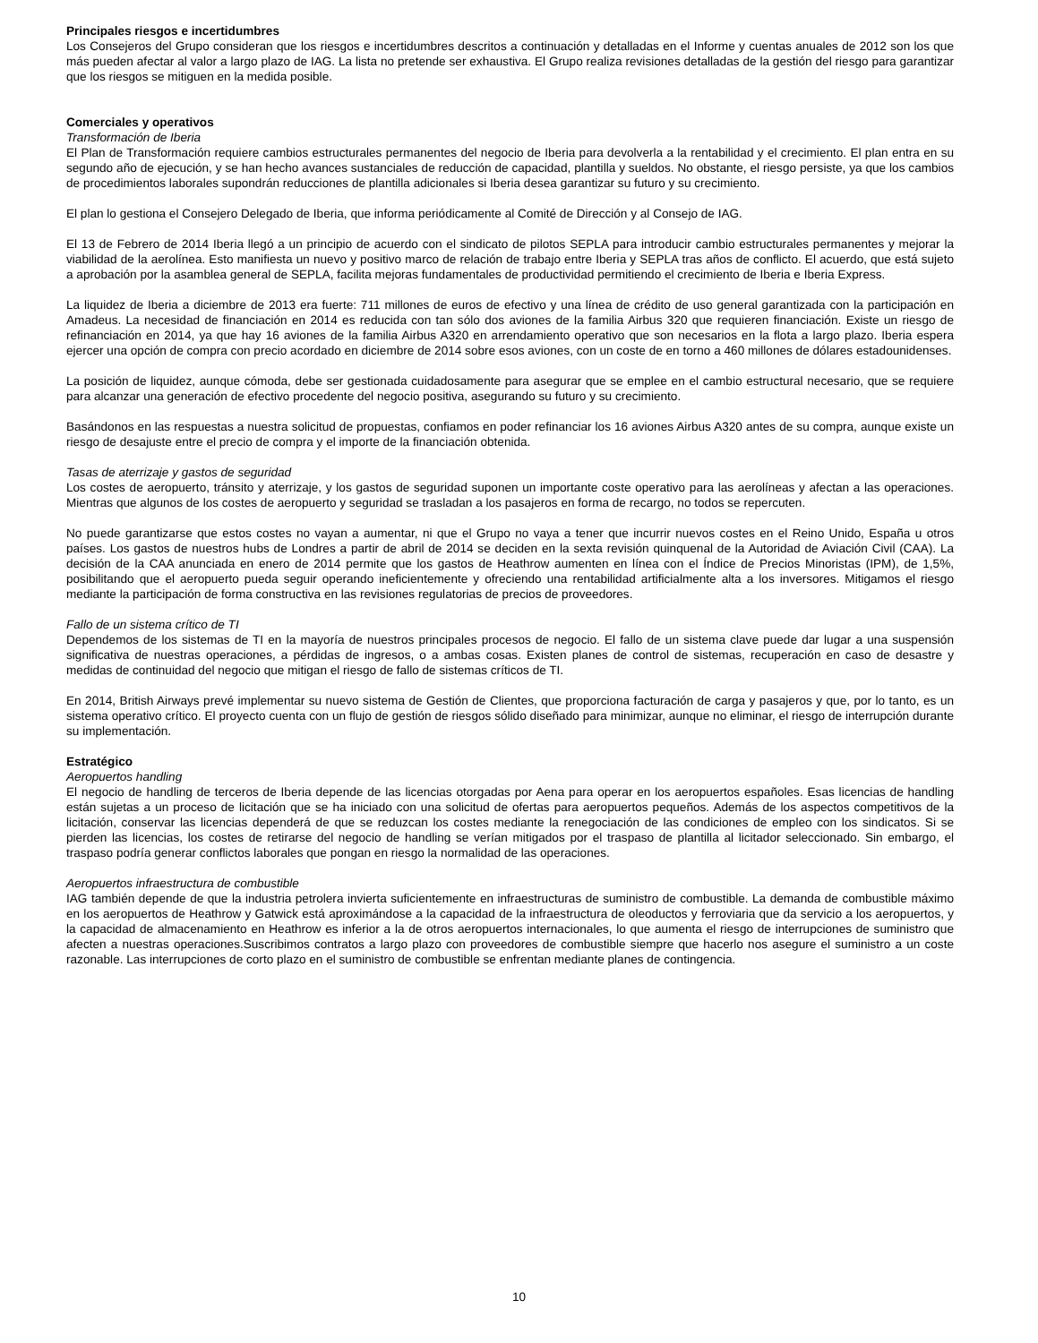Principales riesgos e incertidumbres
Los Consejeros del Grupo consideran que los riesgos e incertidumbres descritos a continuación y detalladas en el Informe y cuentas anuales de 2012 son los que más pueden afectar al valor a largo plazo de IAG. La lista no pretende ser exhaustiva. El Grupo realiza revisiones detalladas de la gestión del riesgo para garantizar que los riesgos se mitiguen en la medida posible.
Comerciales y operativos
Transformación de Iberia
El Plan de Transformación requiere cambios estructurales permanentes del negocio de Iberia para devolverla a la rentabilidad y el crecimiento. El plan entra en su segundo año de ejecución, y se han hecho avances sustanciales de reducción de capacidad, plantilla y sueldos. No obstante, el riesgo persiste, ya que los cambios de procedimientos laborales supondrán reducciones de plantilla adicionales si Iberia desea garantizar su futuro y su crecimiento.
El plan lo gestiona el Consejero Delegado de Iberia, que informa periódicamente al Comité de Dirección y al Consejo de IAG.
El 13 de Febrero de 2014 Iberia llegó a un principio de acuerdo con el sindicato de pilotos SEPLA para introducir cambio estructurales permanentes y mejorar la viabilidad de la aerolínea. Esto manifiesta un nuevo y positivo marco de relación de trabajo entre Iberia y SEPLA tras años de conflicto. El acuerdo, que está sujeto a aprobación por la asamblea general de SEPLA, facilita mejoras fundamentales de productividad permitiendo el crecimiento de Iberia e Iberia Express.
La liquidez de Iberia a diciembre de 2013 era fuerte: 711 millones de euros de efectivo y una línea de crédito de uso general garantizada con la participación en Amadeus. La necesidad de financiación en 2014 es reducida con tan sólo dos aviones de la familia Airbus 320 que requieren financiación. Existe un riesgo de refinanciación en 2014, ya que hay 16 aviones de la familia Airbus A320 en arrendamiento operativo que son necesarios en la flota a largo plazo. Iberia espera ejercer una opción de compra con precio acordado en diciembre de 2014 sobre esos aviones, con un coste de en torno a 460 millones de dólares estadounidenses.
La posición de liquidez, aunque cómoda, debe ser gestionada cuidadosamente para asegurar que se emplee en el cambio estructural necesario, que se requiere para alcanzar una generación de efectivo procedente del negocio positiva, asegurando su futuro y su crecimiento.
Basándonos en las respuestas a nuestra solicitud de propuestas, confiamos en poder refinanciar los 16 aviones Airbus A320 antes de su compra, aunque existe un riesgo de desajuste entre el precio de compra y el importe de la financiación obtenida.
Tasas de aterrizaje y gastos de seguridad
Los costes de aeropuerto, tránsito y aterrizaje, y los gastos de seguridad suponen un importante coste operativo para las aerolíneas y afectan a las operaciones. Mientras que algunos de los costes de aeropuerto y seguridad se trasladan a los pasajeros en forma de recargo, no todos se repercuten.
No puede garantizarse que estos costes no vayan a aumentar, ni que el Grupo no vaya a tener que incurrir nuevos costes en el Reino Unido, España u otros países. Los gastos de nuestros hubs de Londres a partir de abril de 2014 se deciden en la sexta revisión quinquenal de la Autoridad de Aviación Civil (CAA). La decisión de la CAA anunciada en enero de 2014 permite que los gastos de Heathrow aumenten en línea con el Índice de Precios Minoristas (IPM), de 1,5%, posibilitando que el aeropuerto pueda seguir operando ineficientemente y ofreciendo una rentabilidad artificialmente alta a los inversores. Mitigamos el riesgo mediante la participación de forma constructiva en las revisiones regulatorias de precios de proveedores.
Fallo de un sistema crítico de TI
Dependemos de los sistemas de TI en la mayoría de nuestros principales procesos de negocio. El fallo de un sistema clave puede dar lugar a una suspensión significativa de nuestras operaciones, a pérdidas de ingresos, o a ambas cosas. Existen planes de control de sistemas, recuperación en caso de desastre y medidas de continuidad del negocio que mitigan el riesgo de fallo de sistemas críticos de TI.
En 2014, British Airways prevé implementar su nuevo sistema de Gestión de Clientes, que proporciona facturación de carga y pasajeros y que, por lo tanto, es un sistema operativo crítico. El proyecto cuenta con un flujo de gestión de riesgos sólido diseñado para minimizar, aunque no eliminar, el riesgo de interrupción durante su implementación.
Estratégico
Aeropuertos handling
El negocio de handling de terceros de Iberia depende de las licencias otorgadas por Aena para operar en los aeropuertos españoles. Esas licencias de handling están sujetas a un proceso de licitación que se ha iniciado con una solicitud de ofertas para aeropuertos pequeños. Además de los aspectos competitivos de la licitación, conservar las licencias dependerá de que se reduzcan los costes mediante la renegociación de las condiciones de empleo con los sindicatos. Si se pierden las licencias, los costes de retirarse del negocio de handling se verían mitigados por el traspaso de plantilla al licitador seleccionado. Sin embargo, el traspaso podría generar conflictos laborales que pongan en riesgo la normalidad de las operaciones.
Aeropuertos infraestructura de combustible
IAG también depende de que la industria petrolera invierta suficientemente en infraestructuras de suministro de combustible. La demanda de combustible máximo en los aeropuertos de Heathrow y Gatwick está aproximándose a la capacidad de la infraestructura de oleoductos y ferroviaria que da servicio a los aeropuertos, y la capacidad de almacenamiento en Heathrow es inferior a la de otros aeropuertos internacionales, lo que aumenta el riesgo de interrupciones de suministro que afecten a nuestras operaciones.Suscribimos contratos a largo plazo con proveedores de combustible siempre que hacerlo nos asegure el suministro a un coste razonable. Las interrupciones de corto plazo en el suministro de combustible se enfrentan mediante planes de contingencia.
10